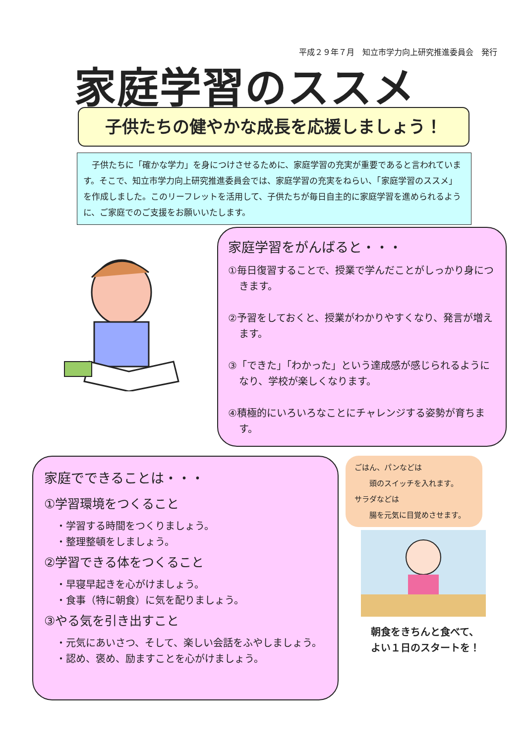平成２９年７月　知立市学力向上研究推進委員会　発行
家庭学習のススメ
子供たちの健やかな成長を応援しましょう！
　子供たちに「確かな学力」を身につけさせるために、家庭学習の充実が重要であると言われています。そこで、知立市学力向上研究推進委員会では、家庭学習の充実をねらい、「家庭学習のススメ」を作成しました。このリーフレットを活用して、子供たちが毎日自主的に家庭学習を進められるように、ご家庭でのご支援をお願いいたします。
家庭学習をがんばると・・・
①毎日復習することで、授業で学んだことがしっかり身につきます。
②予習をしておくと、授業がわかりやすくなり、発言が増えます。
③「できた」「わかった」という達成感が感じられるようになり、学校が楽しくなります。
④積極的にいろいろなことにチャレンジする姿勢が育ちます。
家庭でできることは・・・
①学習環境をつくること
・学習する時間をつくりましょう。
・整理整頓をしましょう。
②学習できる体をつくること
・早寝早起きを心がけましょう。
・食事（特に朝食）に気を配りましょう。
③やる気を引き出すこと
・元気にあいさつ、そして、楽しい会話をふやしましょう。
・認め、褒め、励ますことを心がけましょう。
ごはん、パンなどは
　　頭のスイッチを入れます。
サラダなどは
　　腸を元気に目覚めさせます。
朝食をきちんと食べて、
よい１日のスタートを！